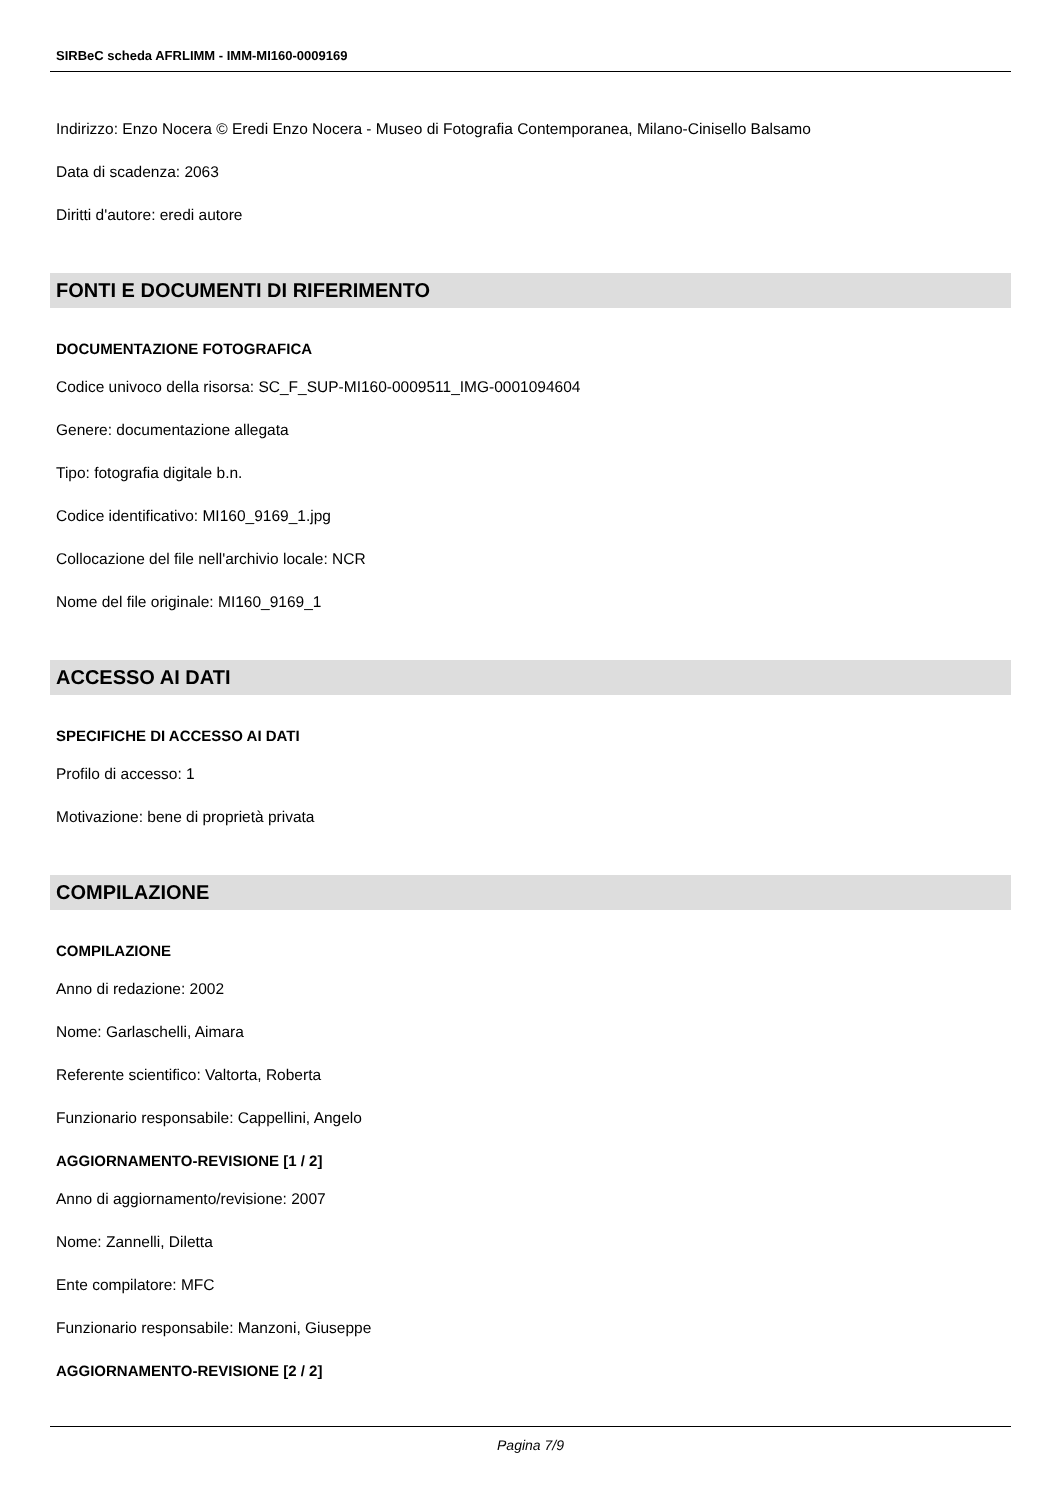SIRBeC scheda AFRLIMM - IMM-MI160-0009169
Indirizzo: Enzo Nocera © Eredi Enzo Nocera - Museo di Fotografia Contemporanea, Milano-Cinisello Balsamo
Data di scadenza: 2063
Diritti d'autore: eredi autore
FONTI E DOCUMENTI DI RIFERIMENTO
DOCUMENTAZIONE FOTOGRAFICA
Codice univoco della risorsa: SC_F_SUP-MI160-0009511_IMG-0001094604
Genere: documentazione allegata
Tipo: fotografia digitale b.n.
Codice identificativo: MI160_9169_1.jpg
Collocazione del file nell'archivio locale: NCR
Nome del file originale: MI160_9169_1
ACCESSO AI DATI
SPECIFICHE DI ACCESSO AI DATI
Profilo di accesso: 1
Motivazione: bene di proprietà privata
COMPILAZIONE
COMPILAZIONE
Anno di redazione: 2002
Nome: Garlaschelli, Aimara
Referente scientifico: Valtorta, Roberta
Funzionario responsabile: Cappellini, Angelo
AGGIORNAMENTO-REVISIONE [1 / 2]
Anno di aggiornamento/revisione: 2007
Nome: Zannelli, Diletta
Ente compilatore: MFC
Funzionario responsabile: Manzoni, Giuseppe
AGGIORNAMENTO-REVISIONE [2 / 2]
Pagina 7/9